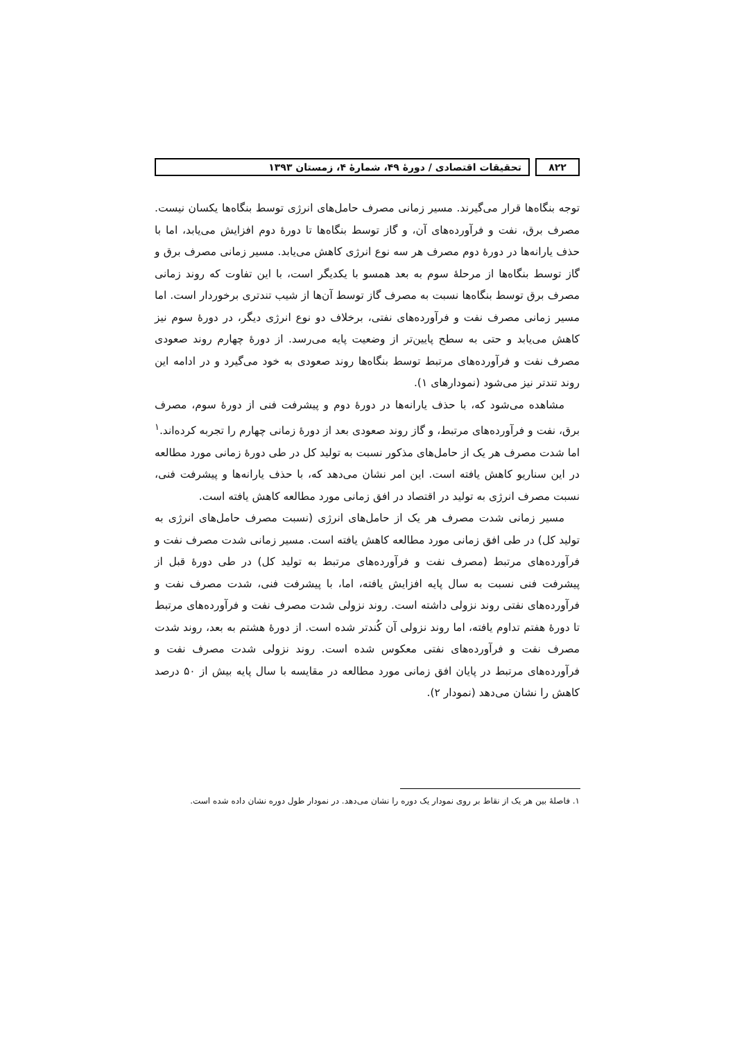۸۲۲ تحقیقات اقتصادی / دورهٔ ۴۹، شمارهٔ ۴، زمستان ۱۳۹۳
توجه بنگاه‌ها قرار می‌گیرند. مسیر زمانی مصرف حامل‌های انرژی توسط بنگاه‌ها یکسان نیست. مصرف برق، نفت و فرآورده‌های آن، و گاز توسط بنگاه‌ها تا دورهٔ دوم افزایش می‌یابد، اما با حذف یارانه‌ها در دورهٔ دوم مصرف هر سه نوع انرژی کاهش می‌یابد. مسیر زمانی مصرف برق و گاز توسط بنگاه‌ها از مرحلهٔ سوم به بعد همسو با یکدیگر است، با این تفاوت که روند زمانی مصرف برق توسط بنگاه‌ها نسبت به مصرف گاز توسط آن‌ها از شیب تندتری برخوردار است. اما مسیر زمانی مصرف نفت و فرآورده‌های نفتی، برخلاف دو نوع انرژی دیگر، در دورهٔ سوم نیز کاهش می‌یابد و حتی به سطح پایین‌تر از وضعیت پایه می‌رسد. از دورهٔ چهارم روند صعودی مصرف نفت و فرآورده‌های مرتبط توسط بنگاه‌ها روند صعودی به خود می‌گیرد و در ادامه این روند تندتر نیز می‌شود (نمودارهای ۱).
مشاهده می‌شود که، با حذف یارانه‌ها در دورهٔ دوم و پیشرفت فنی از دورهٔ سوم، مصرف برق، نفت و فرآورده‌های مرتبط، و گاز روند صعودی بعد از دورهٔ زمانی چهارم را تجربه کرده‌اند.<sup>۱</sup> اما شدت مصرف هر یک از حامل‌های مذکور نسبت به تولید کل در طی دورهٔ زمانی مورد مطالعه در این سناریو کاهش یافته است. این امر نشان می‌دهد که، با حذف یارانه‌ها و پیشرفت فنی، نسبت مصرف انرژی به تولید در اقتصاد در افق زمانی مورد مطالعه کاهش یافته است.
مسیر زمانی شدت مصرف هر یک از حامل‌های انرژی (نسبت مصرف حامل‌های انرژی به تولید کل) در طی افق زمانی مورد مطالعه کاهش یافته است. مسیر زمانی شدت مصرف نفت و فرآورده‌های مرتبط (مصرف نفت و فرآورده‌های مرتبط به تولید کل) در طی دورهٔ قبل از پیشرفت فنی نسبت به سال پایه افزایش یافته، اما، با پیشرفت فنی، شدت مصرف نفت و فرآورده‌های نفتی روند نزولی داشته است. روند نزولی شدت مصرف نفت و فرآورده‌های مرتبط تا دورهٔ هفتم تداوم یافته، اما روند نزولی آن کُندتر شده است. از دورهٔ هشتم به بعد، روند شدت مصرف نفت و فرآورده‌های نفتی معکوس شده است. روند نزولی شدت مصرف نفت و فرآورده‌های مرتبط در پایان افق زمانی مورد مطالعه در مقایسه با سال پایه بیش از ۵۰ درصد کاهش را نشان می‌دهد (نمودار ۲).
۱. فاصلهٔ بین هر یک از نقاط بر روی نمودار یک دوره را نشان می‌دهد. در نمودار طول دوره نشان داده شده است.